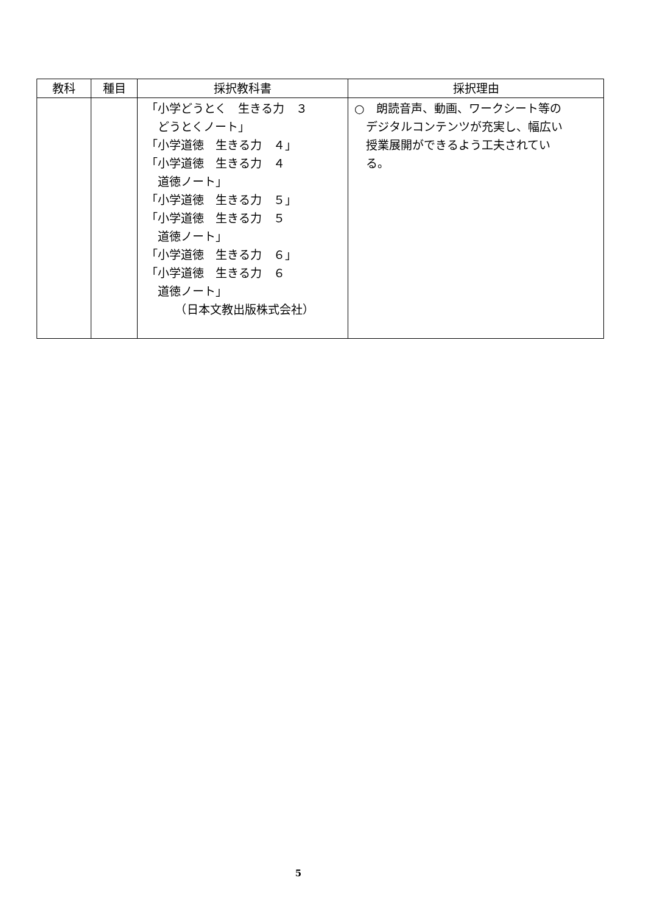| 教科 | 種目 | 採択教科書 | 採択理由 |
| --- | --- | --- | --- |
| | | 「小学どうとく 生きる力 ３ どうとくノート」 「小学道徳 生きる力 ４」 「小学道徳 生きる力 ４ 道徳ノート」 「小学道徳 生きる力 ５」 「小学道徳 生きる力 ５ 道徳ノート」 「小学道徳 生きる力 ６」 「小学道徳 生きる力 ６ 道徳ノート」 （日本文教出版株式会社） | ○ 朗読音声、動画、ワークシート等の デジタルコンテンツが充実し、幅広い 授業展開ができるよう工夫されてい る。 |
5